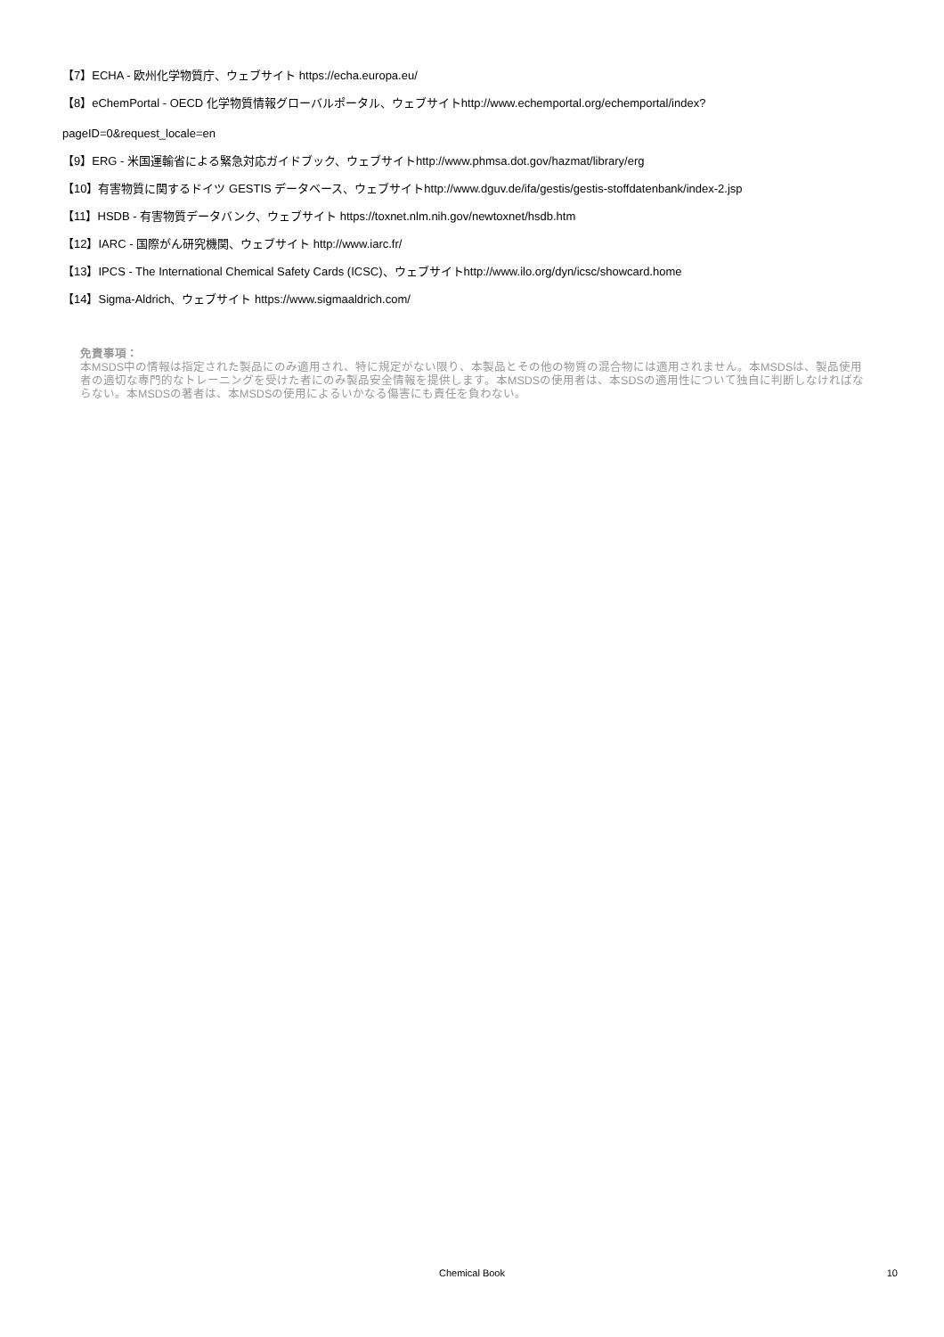【7】ECHA - 欧州化学物質庁、ウェブサイト https://echa.europa.eu/
【8】eChemPortal - OECD 化学物質情報グローバルポータル、ウェブサイトhttp://www.echemportal.org/echemportal/index?
pageID=0&request_locale=en
【9】ERG - 米国運輸省による緊急対応ガイドブック、ウェブサイトhttp://www.phmsa.dot.gov/hazmat/library/erg
【10】有害物質に関するドイツ GESTIS データベース、ウェブサイトhttp://www.dguv.de/ifa/gestis/gestis-stoffdatenbank/index-2.jsp
【11】HSDB - 有害物質データバンク、ウェブサイト https://toxnet.nlm.nih.gov/newtoxnet/hsdb.htm
【12】IARC - 国際がん研究機関、ウェブサイト http://www.iarc.fr/
【13】IPCS - The International Chemical Safety Cards (ICSC)、ウェブサイトhttp://www.ilo.org/dyn/icsc/showcard.home
【14】Sigma-Aldrich、ウェブサイト https://www.sigmaaldrich.com/
免責事項：
本MSDS中の情報は指定された製品にのみ適用され、特に規定がない限り、本製品とその他の物質の混合物には適用されません。本MSDSは、製品使用者の適切な専門的なトレーニングを受けた者にのみ製品安全情報を提供します。本MSDSの使用者は、本SDSの適用性について独自に判断しなければならない。本MSDSの著者は、本MSDSの使用によるいかなる傷害にも責任を負わない。
Chemical Book
10